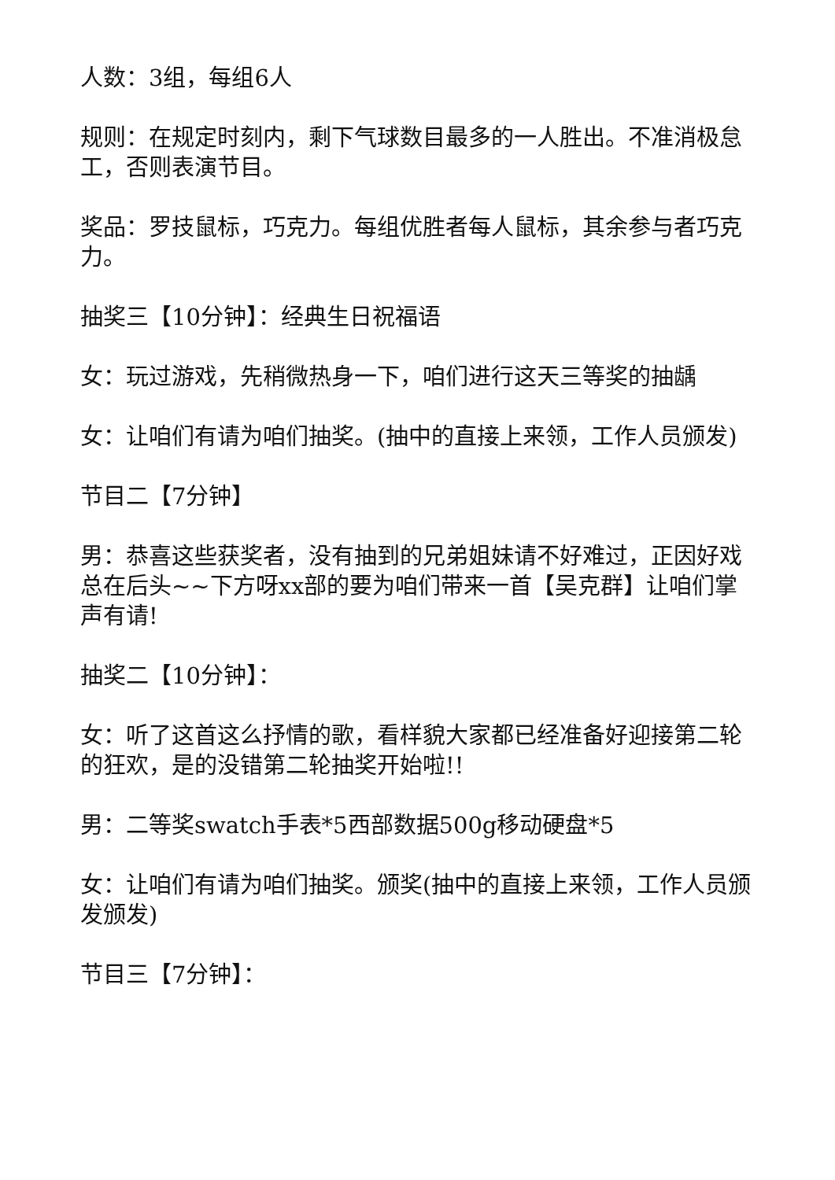人数：3组，每组6人
规则：在规定时刻内，剩下气球数目最多的一人胜出。不准消极怠工，否则表演节目。
奖品：罗技鼠标，巧克力。每组优胜者每人鼠标，其余参与者巧克力。
抽奖三【10分钟】：经典生日祝福语
女：玩过游戏，先稍微热身一下，咱们进行这天三等奖的抽龋
女：让咱们有请为咱们抽奖。(抽中的直接上来领，工作人员颁发)
节目二【7分钟】
男：恭喜这些获奖者，没有抽到的兄弟姐妹请不好难过，正因好戏总在后头~~下方呀xx部的要为咱们带来一首【吴克群】让咱们掌声有请!
抽奖二【10分钟】：
女：听了这首这么抒情的歌，看样貌大家都已经准备好迎接第二轮的狂欢，是的没错第二轮抽奖开始啦!!
男：二等奖swatch手表*5西部数据500g移动硬盘*5
女：让咱们有请为咱们抽奖。颁奖(抽中的直接上来领，工作人员颁发颁发)
节目三【7分钟】：